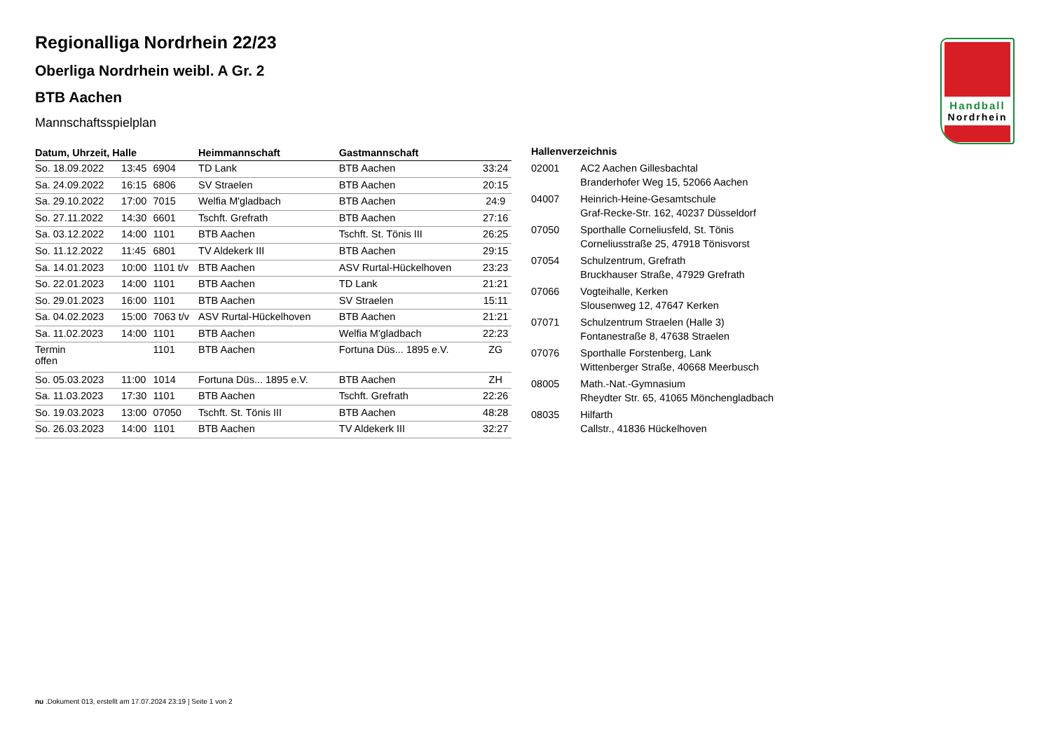Handball
Nordrhein
Regionalliga Nordrhein 22/23
Oberliga Nordrhein weibl. A Gr. 2
BTB Aachen
Mannschaftsspielplan
| Datum, Uhrzeit, Halle | | | Heimmannschaft | Gastmannschaft | |
| --- | --- | --- | --- | --- | --- |
| So. 18.09.2022 | 13:45 | 6904 | TD Lank | BTB Aachen | 33:24 |
| Sa. 24.09.2022 | 16:15 | 6806 | SV Straelen | BTB Aachen | 20:15 |
| Sa. 29.10.2022 | 17:00 | 7015 | Welfia M'gladbach | BTB Aachen | 24:9 |
| So. 27.11.2022 | 14:30 | 6601 | Tschft. Grefrath | BTB Aachen | 27:16 |
| Sa. 03.12.2022 | 14:00 | 1101 | BTB Aachen | Tschft. St. Tönis III | 26:25 |
| So. 11.12.2022 | 11:45 | 6801 | TV Aldekerk III | BTB Aachen | 29:15 |
| Sa. 14.01.2023 | 10:00 | 1101 t/v | BTB Aachen | ASV Rurtal-Hückelhoven | 23:23 |
| So. 22.01.2023 | 14:00 | 1101 | BTB Aachen | TD Lank | 21:21 |
| So. 29.01.2023 | 16:00 | 1101 | BTB Aachen | SV Straelen | 15:11 |
| Sa. 04.02.2023 | 15:00 | 7063 t/v | ASV Rurtal-Hückelhoven | BTB Aachen | 21:21 |
| Sa. 11.02.2023 | 14:00 | 1101 | BTB Aachen | Welfia M'gladbach | 22:23 |
| Termin offen | | 1101 | BTB Aachen | Fortuna Düs... 1895 e.V. | ZG |
| So. 05.03.2023 | 11:00 | 1014 | Fortuna Düs... 1895 e.V. | BTB Aachen | ZH |
| Sa. 11.03.2023 | 17:30 | 1101 | BTB Aachen | Tschft. Grefrath | 22:26 |
| So. 19.03.2023 | 13:00 | 07050 | Tschft. St. Tönis III | BTB Aachen | 48:28 |
| So. 26.03.2023 | 14:00 | 1101 | BTB Aachen | TV Aldekerk III | 32:27 |
| Hallenverzeichnis | |
| --- | --- |
| 02001 | AC2 Aachen Gillesbachtal Branderhofer Weg 15, 52066 Aachen |
| 04007 | Heinrich-Heine-Gesamtschule Graf-Recke-Str. 162, 40237 Düsseldorf |
| 07050 | Sporthalle Corneliusfeld, St. Tönis Corneliusstraße 25, 47918 Tönisvorst |
| 07054 | Schulzentrum, Grefrath Bruckhauser Straße, 47929 Grefrath |
| 07066 | Vogteihalle, Kerken Slousenweg 12, 47647 Kerken |
| 07071 | Schulzentrum Straelen (Halle 3) Fontanestraße 8, 47638 Straelen |
| 07076 | Sporthalle Forstenberg, Lank Wittenberger Straße, 40668 Meerbusch |
| 08005 | Math.-Nat.-Gymnasium Rheydter Str. 65, 41065 Mönchengladbach |
| 08035 | Hilfarth Callstr., 41836 Hückelhoven |
nu .Dokument 013, erstellt am 17.07.2024 23:19 | Seite 1 von 2